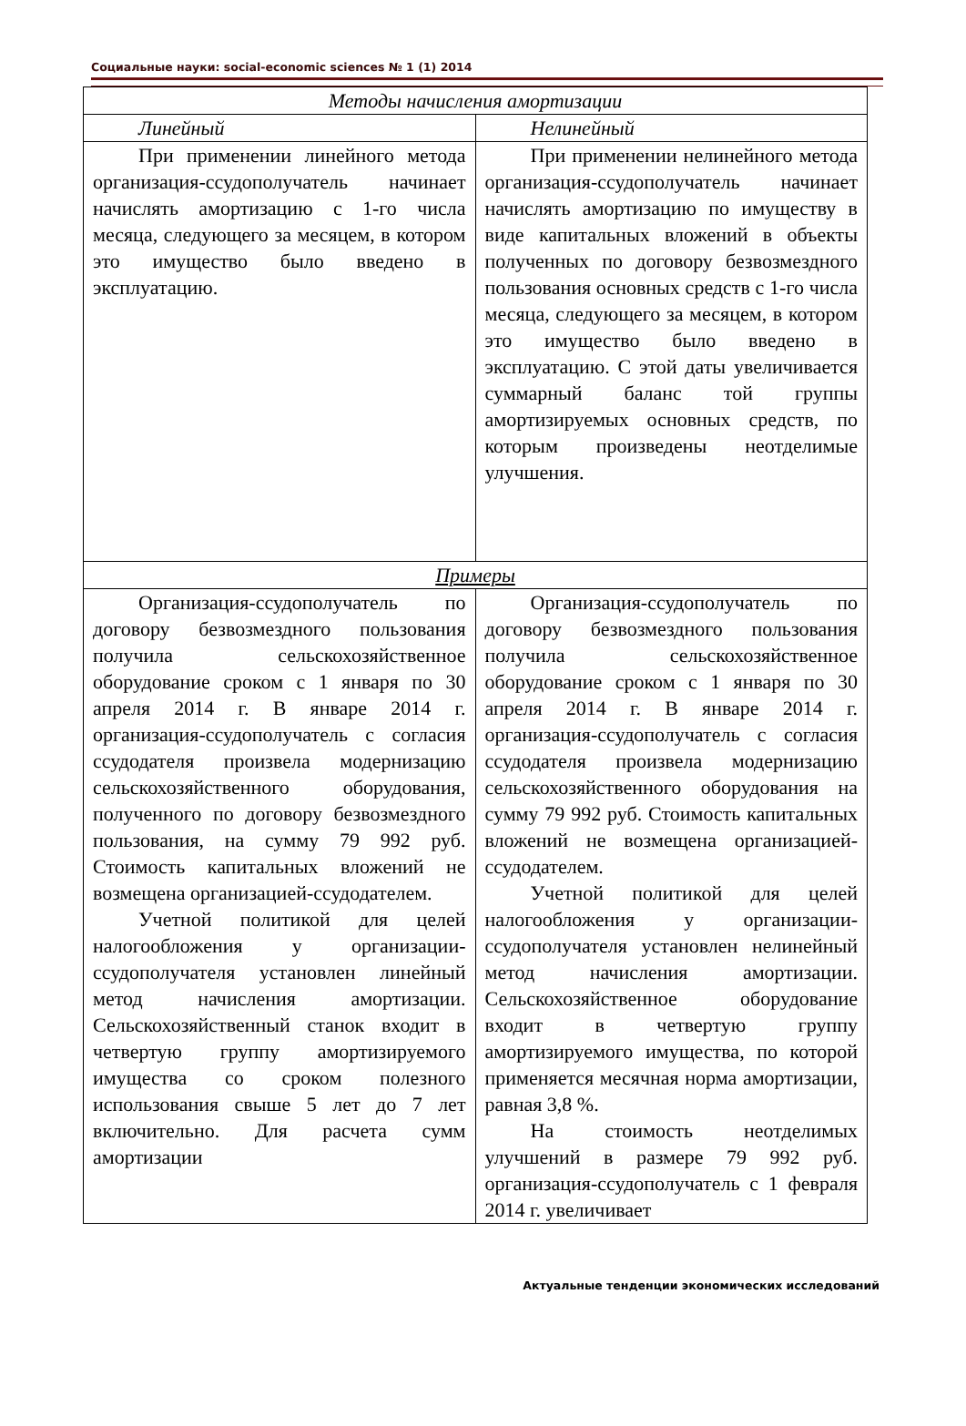Социальные науки: social-economic sciences № 1 (1) 2014
| Методы начисления амортизации | |
| --- | --- |
| Линейный | Нелинейный |
| При применении линейного метода организация-ссудополучатель начинает начислять амортизацию с 1-го числа месяца, следующего за месяцем, в котором это имущество было введено в эксплуатацию. | При применении нелинейного метода организация-ссудополучатель начинает начислять амортизацию по имуществу в виде капитальных вложений в объекты полученных по договору безвозмездного пользования основных средств с 1-го числа месяца, следующего за месяцем, в котором это имущество было введено в эксплуатацию. С этой даты увеличивается суммарный баланс той группы амортизируемых основных средств, по которым произведены неотделимые улучшения. |
| Примеры | |
| Организация-ссудополучатель по договору безвозмездного пользования получила сельскохозяйственное оборудование сроком с 1 января по 30 апреля 2014 г. В январе 2014 г. организация-ссудополучатель с согласия ссудодателя произвела модернизацию сельскохозяйственного оборудования, полученного по договору безвозмездного пользования, на сумму 79 992 руб. Стоимость капитальных вложений не возмещена организацией-ссудодателем. Учетной политикой для целей налогообложения у организации-ссудополучателя установлен линейный метод начисления амортизации. Сельскохозяйственный станок входит в четвертую группу амортизируемого имущества со сроком полезного использования свыше 5 лет до 7 лет включительно. Для расчета сумм амортизации | Организация-ссудополучатель по договору безвозмездного пользования получила сельскохозяйственное оборудование сроком с 1 января по 30 апреля 2014 г. В январе 2014 г. организация-ссудополучатель с согласия ссудодателя произвела модернизацию сельскохозяйственного оборудования на сумму 79 992 руб. Стоимость капитальных вложений не возмещена организацией-ссудодателем. Учетной политикой для целей налогообложения у организации-ссудополучателя установлен нелинейный метод начисления амортизации. Сельскохозяйственное оборудование входит в четвертую группу амортизируемого имущества, по которой применяется месячная норма амортизации, равная 3,8 %. На стоимость неотделимых улучшений в размере 79 992 руб. организация-ссудополучатель с 1 февраля 2014 г. увеличивает |
Актуальные тенденции экономических исследований